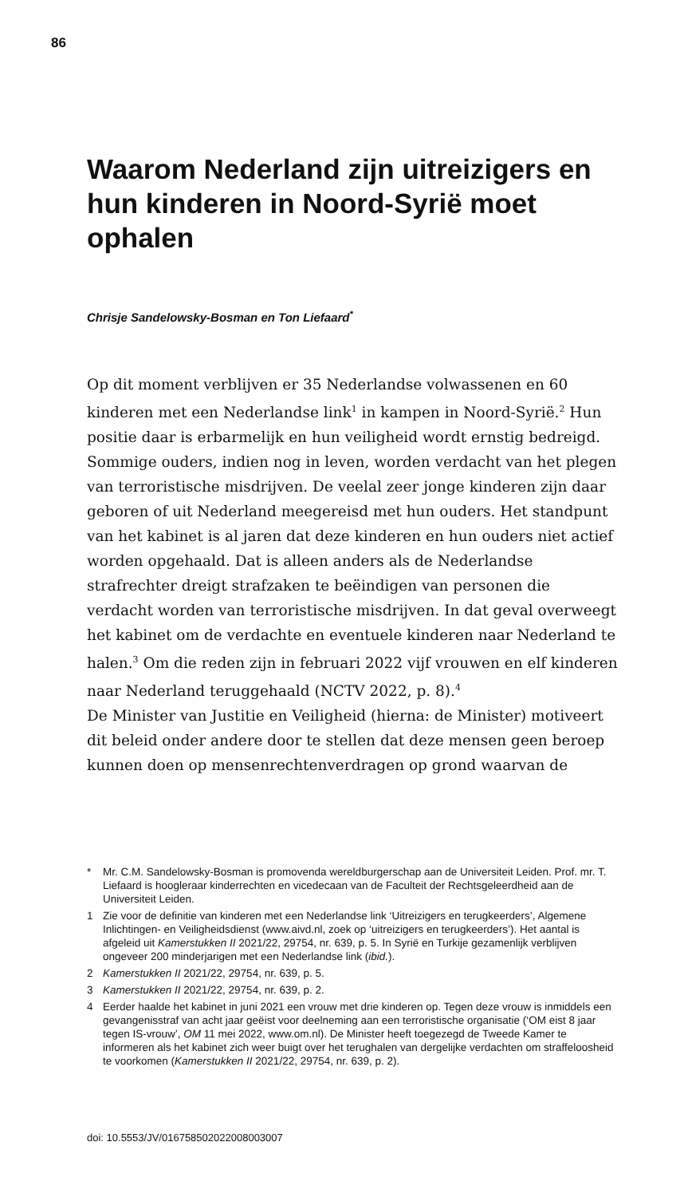86
Waarom Nederland zijn uitreizigers en hun kinderen in Noord-Syrië moet ophalen
Chrisje Sandelowsky-Bosman en Ton Liefaard<sup>*</sup>
Op dit moment verblijven er 35 Nederlandse volwassenen en 60 kinderen met een Nederlandse link<sup>1</sup> in kampen in Noord-Syrië.<sup>2</sup> Hun positie daar is erbarmelijk en hun veiligheid wordt ernstig bedreigd. Sommige ouders, indien nog in leven, worden verdacht van het plegen van terroristische misdrijven. De veelal zeer jonge kinderen zijn daar geboren of uit Nederland meegereisd met hun ouders. Het standpunt van het kabinet is al jaren dat deze kinderen en hun ouders niet actief worden opgehaald. Dat is alleen anders als de Nederlandse strafrechter dreigt strafzaken te beëindigen van personen die verdacht worden van terroristische misdrijven. In dat geval overweegt het kabinet om de verdachte en eventuele kinderen naar Nederland te halen.<sup>3</sup> Om die reden zijn in februari 2022 vijf vrouwen en elf kinderen naar Nederland teruggehaald (NCTV 2022, p. 8).<sup>4</sup>
De Minister van Justitie en Veiligheid (hierna: de Minister) motiveert dit beleid onder andere door te stellen dat deze mensen geen beroep kunnen doen op mensenrechtenverdragen op grond waarvan de
* Mr. C.M. Sandelowsky-Bosman is promovenda wereldburgerschap aan de Universiteit Leiden. Prof. mr. T. Liefaard is hoogleraar kinderrechten en vicedecaan van de Faculteit der Rechtsgeleerdheid aan de Universiteit Leiden.
1 Zie voor de definitie van kinderen met een Nederlandse link ‘Uitreizigers en terugkeerders’, Algemene Inlichtingen- en Veiligheidsdienst (www.aivd.nl, zoek op ‘uitreizigers en terugkeerders’). Het aantal is afgeleid uit Kamerstukken II 2021/22, 29754, nr. 639, p. 5. In Syrië en Turkije gezamenlijk verblijven ongeveer 200 minderjarigen met een Nederlandse link (ibid.).
2 Kamerstukken II 2021/22, 29754, nr. 639, p. 5.
3 Kamerstukken II 2021/22, 29754, nr. 639, p. 2.
4 Eerder haalde het kabinet in juni 2021 een vrouw met drie kinderen op. Tegen deze vrouw is inmiddels een gevangenisstraf van acht jaar geëist voor deelneming aan een terroristische organisatie (‘OM eist 8 jaar tegen IS-vrouw’, OM 11 mei 2022, www.om.nl). De Minister heeft toegezegd de Tweede Kamer te informeren als het kabinet zich weer buigt over het terughalen van dergelijke verdachten om straffeloosheid te voorkomen (Kamerstukken II 2021/22, 29754, nr. 639, p. 2).
doi: 10.5553/JV/016758502022008003007